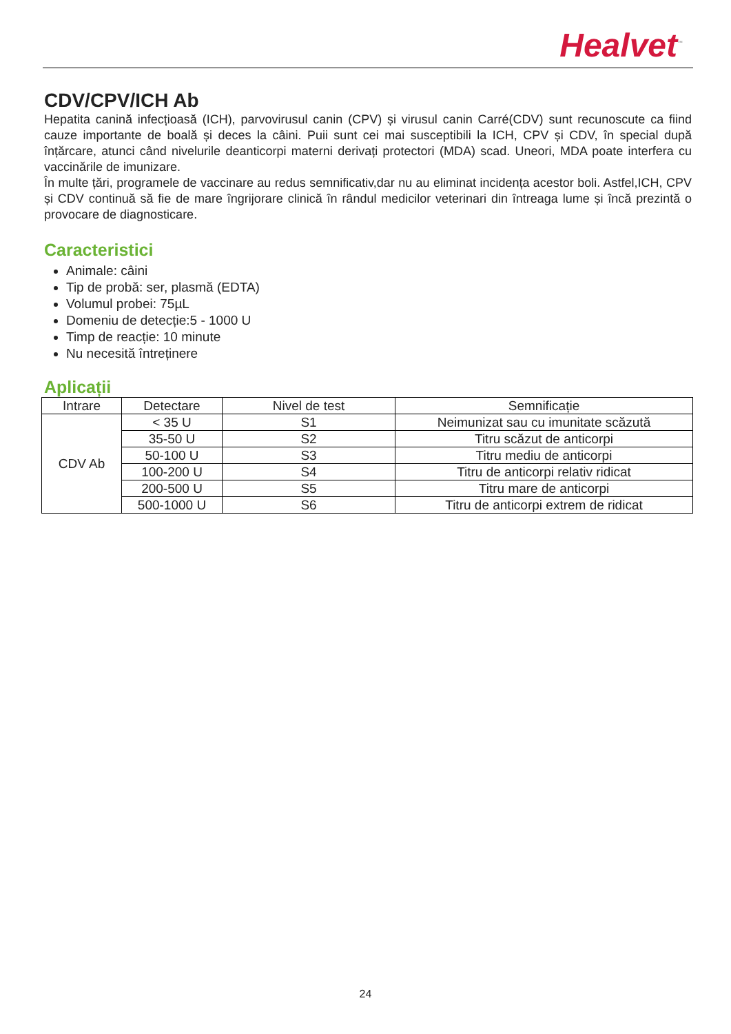Healvet<sup>™</sup>
CDV/CPV/ICH Ab
Hepatita canină infecțioasă (ICH), parvovirusul canin (CPV) și virusul canin Carré(CDV) sunt recunoscute ca fiind cauze importante de boală și deces la câini. Puii sunt cei mai susceptibili la ICH, CPV și CDV, în special după înțărcare, atunci când nivelurile deanticorpi materni derivați protectori (MDA) scad. Uneori, MDA poate interfera cu vaccinările de imunizare.
În multe țări, programele de vaccinare au redus semnificativ,dar nu au eliminat incidența acestor boli. Astfel,ICH, CPV și CDV continuă să fie de mare îngrijorare clinică în rândul medicilor veterinari din întreaga lume și încă prezintă o provocare de diagnosticare.
Caracteristici
Animale: câini
Tip de probă: ser, plasmă (EDTA)
Volumul probei: 75µL
Domeniu de detecție:5 - 1000 U
Timp de reacție: 10 minute
Nu necesită întreținere
Aplicații
| Intrare | Detectare | Nivel de test | Semnificație |
| --- | --- | --- | --- |
| CDV Ab | < 35 U | S1 | Neimunizat sau cu imunitate scăzută |
| | 35-50 U | S2 | Titru scăzut de anticorpi |
| | 50-100 U | S3 | Titru mediu de anticorpi |
| | 100-200 U | S4 | Titru de anticorpi relativ ridicat |
| | 200-500 U | S5 | Titru mare de anticorpi |
| | 500-1000 U | S6 | Titru de anticorpi extrem de ridicat |
24